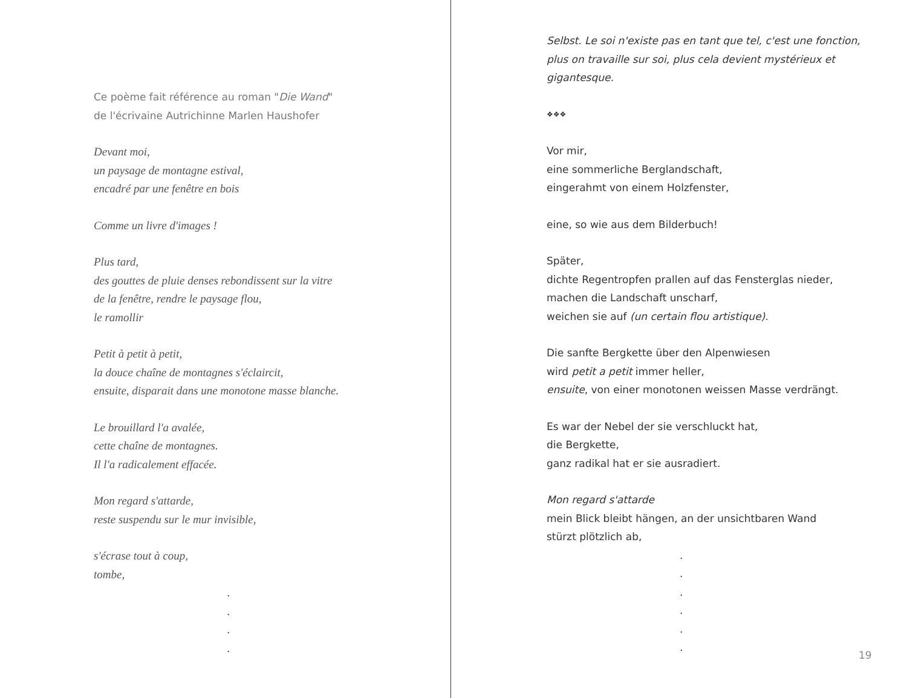Ce poème fait référence au roman "Die Wand"
de l'écrivaine Autrichinne Marlen Haushofer
Devant moi,
un paysage de montagne estival,
encadré par une fenêtre en bois
Comme un livre d'images !
Plus tard,
des gouttes de pluie denses rebondissent sur la vitre
de la fenêtre, rendre le paysage flou,
le ramollir
Petit à petit à petit,
la douce chaîne de montagnes s'éclaircit,
ensuite, disparait dans une monotone masse blanche.
Le brouillard l'a avalée,
cette chaîne de montagnes.
Il l'a radicalement effacée.
Mon regard s'attarde,
reste suspendu sur le mur invisible,
s'écrase tout à coup,
tombe,
.
.
.
.
Selbst. Le soi n'existe pas en tant que tel, c'est une fonction,
plus on travaille sur soi, plus cela devient mystérieux et
gigantesque.
❖❖❖
Vor mir,
eine sommerliche Berglandschaft,
eingerahmt von einem Holzfenster,
eine, so wie aus dem Bilderbuch!
Später,
dichte Regentropfen prallen auf das Fensterglas nieder,
machen die Landschaft unscharf,
weichen sie auf (un certain flou artistique).
Die sanfte Bergkette über den Alpenwiesen
wird petit a petit immer heller,
ensuite, von einer monotonen weissen Masse verdrängt.
Es war der Nebel der sie verschluckt hat,
die Bergkette,
ganz radikal hat er sie ausradiert.
Mon regard s'attarde
mein Blick bleibt hängen, an der unsichtbaren Wand
stürzt plötzlich ab,
.
.
.
.
.
.
19